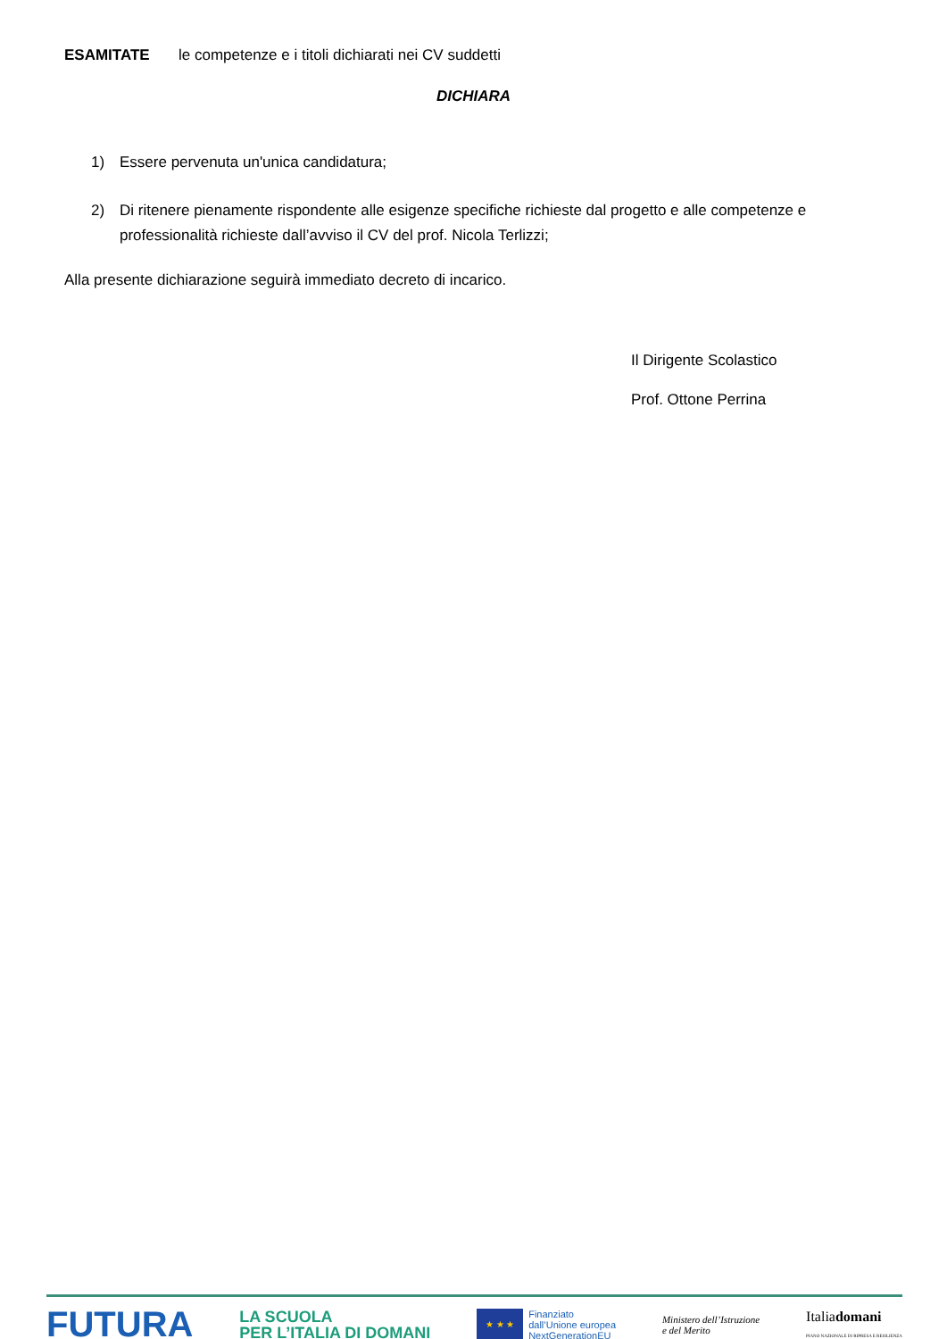ESAMITATE le competenze e i titoli dichiarati nei CV suddetti
DICHIARA
1) Essere pervenuta un'unica candidatura;
2) Di ritenere pienamente rispondente alle esigenze specifiche richieste dal progetto e alle competenze e professionalità richieste dall’avviso il CV del prof. Nicola Terlizzi;
Alla presente dichiarazione seguirà immediato decreto di incarico.
Il Dirigente Scolastico
Prof. Ottone Perrina
FUTURA
LA SCUOLA
PER L’ITALIA DI DOMANI
★ ★ ★
Finanziato
dall’Unione europea
NextGenerationEU
Ministero dell’Istruzione
e del Merito
Italiadomani
PIANO NAZIONALE DI RIPRESA E RESILIENZA